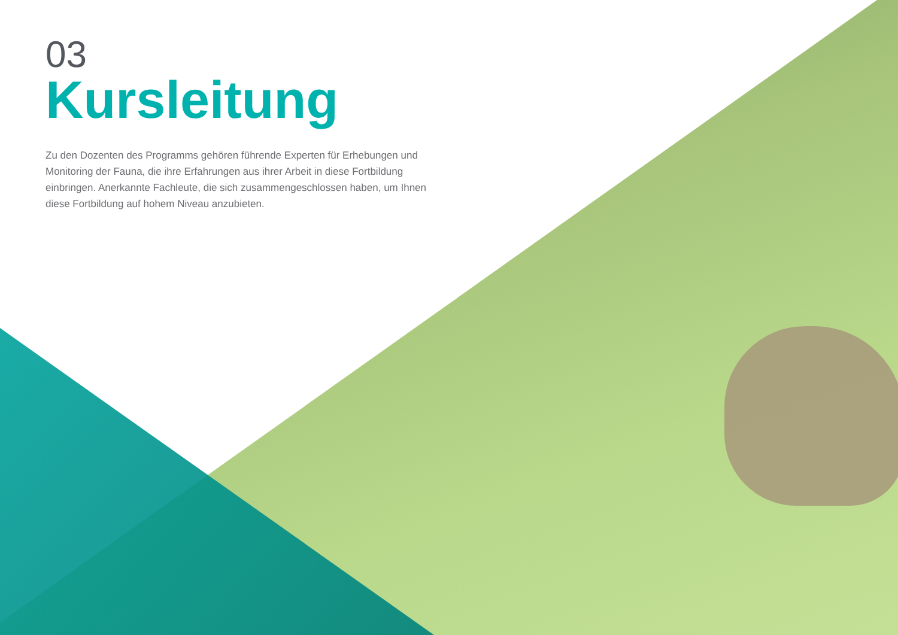03
Kursleitung
Zu den Dozenten des Programms gehören führende Experten für Erhebungen und Monitoring der Fauna, die ihre Erfahrungen aus ihrer Arbeit in diese Fortbildung einbringen. Anerkannte Fachleute, die sich zusammengeschlossen haben, um Ihnen diese Fortbildung auf hohem Niveau anzubieten.